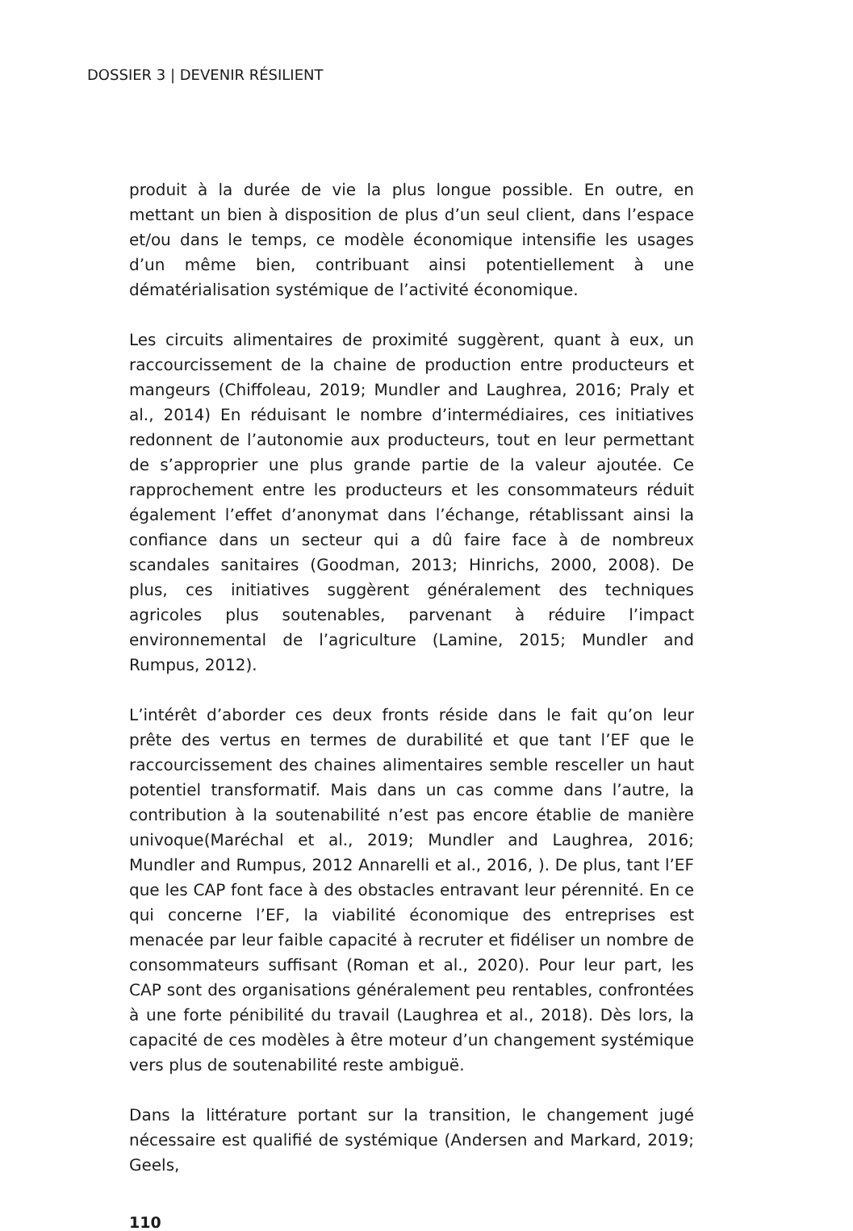DOSSIER 3 | DEVENIR RÉSILIENT
produit à la durée de vie la plus longue possible. En outre, en mettant un bien à disposition de plus d’un seul client, dans l’espace et/ou dans le temps, ce modèle économique intensifie les usages d’un même bien, contribuant ainsi potentiellement à une dématérialisation systémique de l’activité économique.
Les circuits alimentaires de proximité suggèrent, quant à eux, un raccourcissement de la chaine de production entre producteurs et mangeurs (Chiffoleau, 2019; Mundler and Laughrea, 2016; Praly et al., 2014) En réduisant le nombre d’intermédiaires, ces initiatives redonnent de l’autonomie aux producteurs, tout en leur permettant de s’approprier une plus grande partie de la valeur ajoutée. Ce rapprochement entre les producteurs et les consommateurs réduit également l’effet d’anonymat dans l’échange, rétablissant ainsi la confiance dans un secteur qui a dû faire face à de nombreux scandales sanitaires (Goodman, 2013; Hinrichs, 2000, 2008). De plus, ces initiatives suggèrent généralement des techniques agricoles plus soutenables, parvenant à réduire l’impact environnemental de l’agriculture (Lamine, 2015; Mundler and Rumpus, 2012).
L’intérêt d’aborder ces deux fronts réside dans le fait qu’on leur prête des vertus en termes de durabilité et que tant l’EF que le raccourcissement des chaines alimentaires semble resceller un haut potentiel transformatif. Mais dans un cas comme dans l’autre, la contribution à la soutenabilité n’est pas encore établie de manière univoque(Maréchal et al., 2019; Mundler and Laughrea, 2016; Mundler and Rumpus, 2012 Annarelli et al., 2016, ). De plus, tant l’EF que les CAP font face à des obstacles entravant leur pérennité. En ce qui concerne l’EF, la viabilité économique des entreprises est menacée par leur faible capacité à recruter et fidéliser un nombre de consommateurs suffisant (Roman et al., 2020). Pour leur part, les CAP sont des organisations généralement peu rentables, confrontées à une forte pénibilité du travail (Laughrea et al., 2018). Dès lors, la capacité de ces modèles à être moteur d’un changement systémique vers plus de soutenabilité reste ambiguë.
Dans la littérature portant sur la transition, le changement jugé nécessaire est qualifié de systémique (Andersen and Markard, 2019; Geels,
110